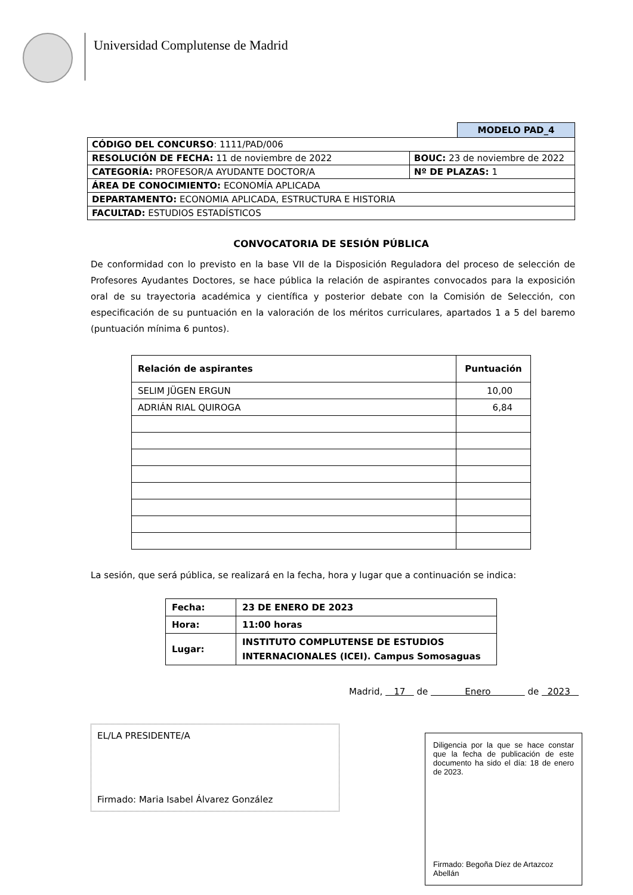Universidad Complutense de Madrid
MODELO PAD_4
| CÓDIGO DEL CONCURSO : 1111/PAD/006 | |
| RESOLUCIÓN DE FECHA: 11 de noviembre de 2022 | BOUC: 23 de noviembre de 2022 |
| CATEGORÍA: PROFESOR/A AYUDANTE DOCTOR/A | Nº DE PLAZAS: 1 |
| ÁREA DE CONOCIMIENTO: ECONOMÍA APLICADA | |
| DEPARTAMENTO: ECONOMIA APLICADA, ESTRUCTURA E HISTORIA | |
| FACULTAD: ESTUDIOS ESTADÍSTICOS | |
CONVOCATORIA DE SESIÓN PÚBLICA
De conformidad con lo previsto en la base VII de la Disposición Reguladora del proceso de selección de Profesores Ayudantes Doctores, se hace pública la relación de aspirantes convocados para la exposición oral de su trayectoria académica y científica y posterior debate con la Comisión de Selección, con especificación de su puntuación en la valoración de los méritos curriculares, apartados 1 a 5 del baremo (puntuación mínima 6 puntos).
| Relación de aspirantes | Puntuación |
| --- | --- |
| SELIM JÜGEN ERGUN | 10,00 |
| ADRIÁN RIAL QUIROGA | 6,84 |
La sesión, que será pública, se realizará en la fecha, hora y lugar que a continuación se indica:
| Fecha: | 23 DE ENERO DE 2023 |
| Hora: | 11:00 horas |
| Lugar: | INSTITUTO COMPLUTENSE DE ESTUDIOS INTERNACIONALES (ICEI). Campus Somosaguas |
Madrid, 17 de Enero de 2023
EL/LA PRESIDENTE/A
Firmado: Maria Isabel Álvarez González
Diligencia por la que se hace constar que la fecha de publicación de este documento ha sido el día: 18 de enero de 2023.
Firmado: Begoña Díez de Artazcoz Abellán